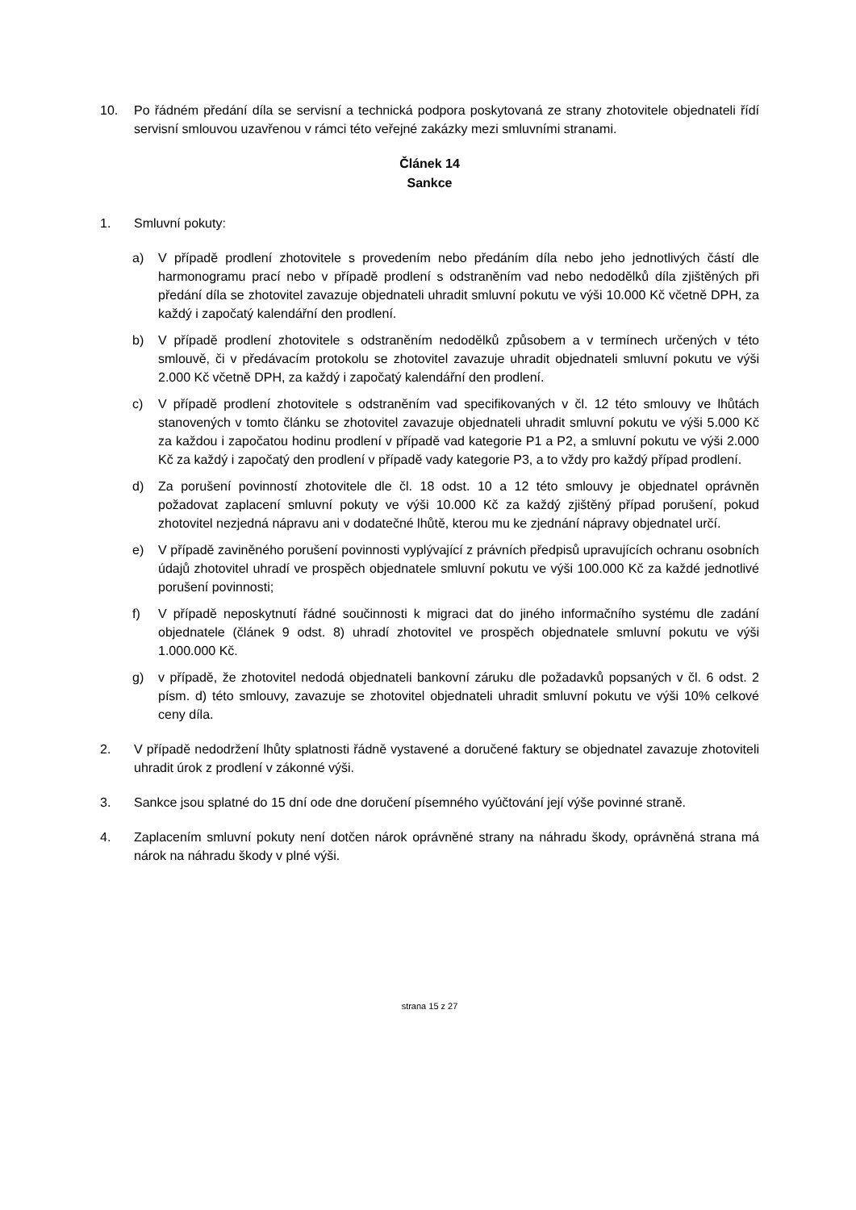10. Po řádném předání díla se servisní a technická podpora poskytovaná ze strany zhotovitele objednateli řídí servisní smlouvou uzavřenou v rámci této veřejné zakázky mezi smluvními stranami.
Článek 14
Sankce
1. Smluvní pokuty:
a) V případě prodlení zhotovitele s provedením nebo předáním díla nebo jeho jednotlivých částí dle harmonogramu prací nebo v případě prodlení s odstraněním vad nebo nedodělků díla zjištěných při předání díla se zhotovitel zavazuje objednateli uhradit smluvní pokutu ve výši 10.000 Kč včetně DPH, za každý i započatý kalendářní den prodlení.
b) V případě prodlení zhotovitele s odstraněním nedodělků způsobem a v termínech určených v této smlouvě, či v předávacím protokolu se zhotovitel zavazuje uhradit objednateli smluvní pokutu ve výši 2.000 Kč včetně DPH, za každý i započatý kalendářní den prodlení.
c) V případě prodlení zhotovitele s odstraněním vad specifikovaných v čl. 12 této smlouvy ve lhůtách stanovených v tomto článku se zhotovitel zavazuje objednateli uhradit smluvní pokutu ve výši 5.000 Kč za každou i započatou hodinu prodlení v případě vad kategorie P1 a P2, a smluvní pokutu ve výši 2.000 Kč za každý i započatý den prodlení v případě vady kategorie P3, a to vždy pro každý případ prodlení.
d) Za porušení povinností zhotovitele dle čl. 18 odst. 10 a 12 této smlouvy je objednatel oprávněn požadovat zaplacení smluvní pokuty ve výši 10.000 Kč za každý zjištěný případ porušení, pokud zhotovitel nezjedná nápravu ani v dodatečné lhůtě, kterou mu ke zjednání nápravy objednatel určí.
e) V případě zaviněného porušení povinnosti vyplývající z právních předpisů upravujících ochranu osobních údajů zhotovitel uhradí ve prospěch objednatele smluvní pokutu ve výši 100.000 Kč za každé jednotlivé porušení povinnosti;
f) V případě neposkytnutí řádné součinnosti k migraci dat do jiného informačního systému dle zadání objednatele (článek 9 odst. 8) uhradí zhotovitel ve prospěch objednatele smluvní pokutu ve výši 1.000.000 Kč.
g) v případě, že zhotovitel nedodá objednateli bankovní záruku dle požadavků popsaných v čl. 6 odst. 2 písm. d) této smlouvy, zavazuje se zhotovitel objednateli uhradit smluvní pokutu ve výši 10% celkové ceny díla.
2. V případě nedodržení lhůty splatnosti řádně vystavené a doručené faktury se objednatel zavazuje zhotoviteli uhradit úrok z prodlení v zákonné výši.
3. Sankce jsou splatné do 15 dní ode dne doručení písemného vyúčtování její výše povinné straně.
4. Zaplacením smluvní pokuty není dotčen nárok oprávněné strany na náhradu škody, oprávněná strana má nárok na náhradu škody v plné výši.
strana 15 z 27